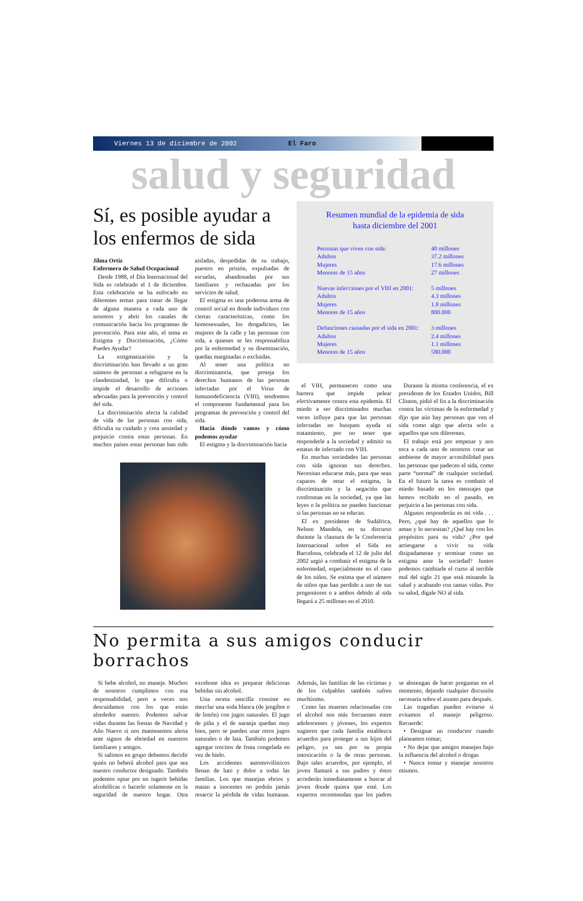Viernes 13 de diciembre de 2002 El Faro
salud y seguridad
Sí, es posible ayudar a los enfermos de sida
Jilma Ortiz
Enfermera de Salud Ocupacional
Desde 1988, el Día Internacional del Sida es celebrado el 1 de diciembre. Esta celebración se ha enfocado en diferentes temas para tratar de llegar de alguna manera a cada uno de nosotros y abrir los canales de comunicación hacia los programas de prevención. Para este año, el tema es Estigma y Discriminación, ¿Cómo Puedes Ayudar?
La estigmatización y la discriminación han llevado a un gran número de personas a refugiarse en la clandestinidad, lo que dificulta o impide el desarrollo de acciones adecuadas para la prevención y control del sida.
La discriminación afecta la calidad de vida de las personas con sida, dificulta su cuidado y crea ansiedad y prejuicio contra estas personas. En muchos países estas personas han sido aisladas, despedidas de su trabajo, puestos en prisión, expulsadas de escuelas, abandonadas por sus familiares y rechazadas por los servicios de salud.
El estigma es una poderosa arma de control social en donde individuos con ciertas características, como los homosexuales, los drogadictos, las mujeres de la calle y las personas con sida, a quienes se les responsabiliza por la enfermedad y su diseminación, quedan marginadas o excluidas.
Al tener una política no discriminatoria, que proteja los derechos humanos de las personas infectadas por el Virus de Inmunodeficiencia (VIH), tendremos el componente fundamental para los programas de prevención y control del sida.
Hacia dónde vamos y cómo podemos ayudar
El estigma y la discriminación hacia
Resumen mundial de la epidemia de sida
hasta diciembre del 2001
| Personas que viven con sida: | 40 millones |
| Adultos | 37.2 millones |
| Mujeres | 17.6 millones |
| Menores de 15 años | 27 millones |
| Nuevas infecciones por el VIH en 2001: | 5 millones |
| Adultos | 4.3 millones |
| Mujeres | 1.8 millones |
| Menores de 15 años | 800.000 |
| Defunciones causadas por el sida en 2001: | 3 millones |
| Adultos | 2.4 millones |
| Mujeres | 1.1 millones |
| Menores de 15 años | 580.000 |
el VIH, permanecen como una barrera que impide pelear efectivamente contra esta epidemia. El miedo a ser discriminados muchas veces influye para que las personas infectadas no busquen ayuda ni tratamiento, por no tener que responderle a la sociedad y admitir su estatus de infectado con VIH.
En muchas sociedades las personas con sida ignoran sus derechos. Necesitan educarse más, para que sean capaces de retar el estigma, la discriminación y la negación que confrontan en la sociedad, ya que las leyes o la política no pueden funcionar si las personas no se educan.
El ex presidente de Sudáfrica, Nelson Mandela, en su discurso durante la clausura de la Conferencia Internacional sobre el Sida en Barcelona, celebrada el 12 de julio del 2002 urgió a combatir el estigma de la enfermedad, especialmente en el caso de los niños. Se estima que el número de niños que han perdido a uno de sus progenitores o a ambos debido al sida llegará a 25 millones en el 2010.
Durante la misma conferencia, el ex presidente de los Estados Unidos, Bill Clinton, pidió el fin a la discriminación contra las víctimas de la enfermedad y dijo que aún hay personas que ven el sida como algo que afecta solo a aquellos que son diferentes.
El trabajo está por empezar y nos toca a cada uno de nosotros crear un ambiente de mayor accesibilidad para las personas que padecen el sida, como parte “normal” de cualquier sociedad. En el futuro la tarea es combatir el miedo basado en los mensajes que hemos recibido en el pasado, en perjuicio a las personas con sida.
Algunos responderán es mi vida . . . Pero, ¿qué hay de aquellos que lo aman y lo necesitan? ¿Qué hay con los propósitos para su vida? ¿Por qué arriesgarse a vivir su vida disipadamente y terminar como un estigma ante la sociedad? Juntos podemos cambiarle el curso al terrible mal del siglo 21 que está minando la salud y acabando con tantas vidas. Por su salud, dígale NO al sida.
No permita a sus amigos conducir borrachos
Si bebe alcohol, no maneje. Muchos de nosotros cumplimos con esa responsabilidad, pero a veces nos descuidamos con los que están alrededor nuestro. Podemos salvar vidas durante las fiestas de Navidad y Año Nuevo si nos mantenemos alerta ante signos de ebriedad en nuestros familiares y amigos.
Si salimos en grupo debemos decidir quién no beberá alcohol para que sea nuestro conductor designado. También podemos optar por no ingerir bebidas alcohólicas o hacerlo solamente en la seguridad de nuestro hogar. Otra excelente idea es preparar deliciosas bebidas sin alcohol.
Una receta sencilla consiste en mezclar una soda blanca (de jengibre o de limón) con jugos naturales. El jugo de piña y el de naranja quedan muy bien, pero se pueden usar otros jugos naturales o de lata. También podemos agregar trocitos de fruta congelada en vez de hielo.
Los accidentes automovilísticos llenan de luto y dolor a todas las familias. Los que manejan ebrios y matan a inocentes no podrán jamás resarcir la pérdida de vidas humanas. Además, las familias de las víctimas y de los culpables también sufren muchísimo.
Como las muertes relacionadas con el alcohol son más frecuentes entre adolescentes y jóvenes, los expertos sugieren que cada familia establezca acuerdos para proteger a sus hijos del peligro, ya sea por su propia intoxicación o la de otras personas. Bajo tales acuerdos, por ejemplo, el joven llamará a sus padres y éstos accederán inmediatamente a buscar al joven donde quiera que esté. Los expertos recomiendan que los padres se abstengan de hacer preguntas en el momento, dejando cualquier discusión necesaria sobre el asunto para después.
Las tragedias pueden evitarse si evitamos el manejo peligroso. Recuerde:
• Designar un conductor cuando planeamos tomar;
• No dejar que amigos manejen bajo la influencia del alcohol o drogas
• Nunca tomar y manejar nosotros mismos.